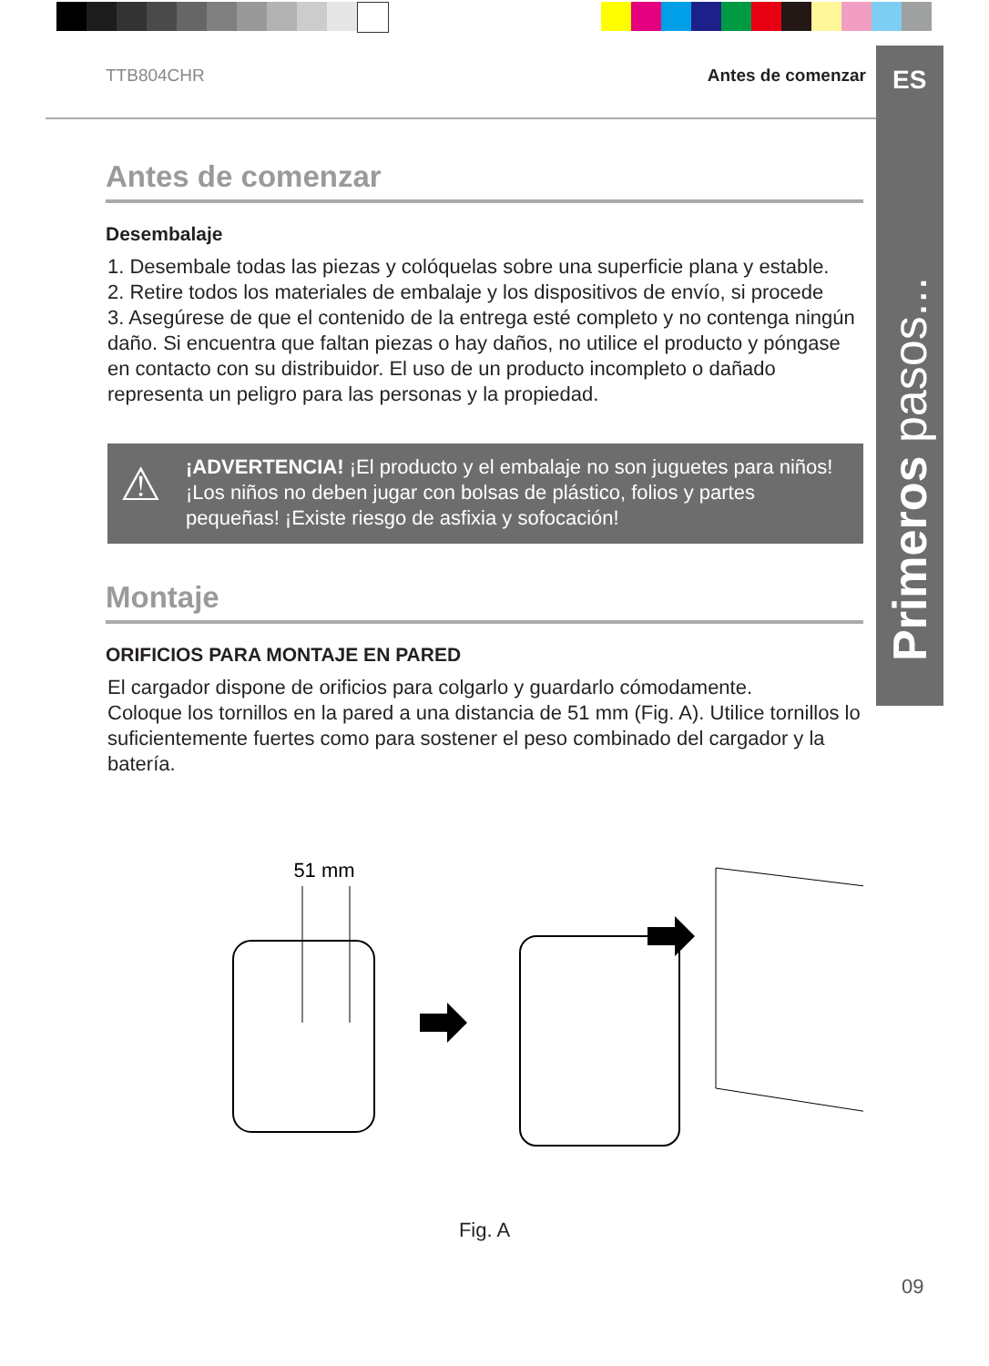ES
Primeros pasos...
TTB804CHR Antes de comenzar
Antes de comenzar
Desembalaje
1. Desembale todas las piezas y colóquelas sobre una superficie plana y estable.
2. Retire todos los materiales de embalaje y los dispositivos de envío, si procede
3. Asegúrese de que el contenido de la entrega esté completo y no contenga ningún daño. Si encuentra que faltan piezas o hay daños, no utilice el producto y póngase en contacto con su distribuidor. El uso de un producto incompleto o dañado representa un peligro para las personas y la propiedad.
⚠ ¡ADVERTENCIA! ¡El producto y el embalaje no son juguetes para niños! ¡Los niños no deben jugar con bolsas de plástico, folios y partes pequeñas! ¡Existe riesgo de asfixia y sofocación!
Montaje
ORIFICIOS PARA MONTAJE EN PARED
El cargador dispone de orificios para colgarlo y guardarlo cómodamente.
Coloque los tornillos en la pared a una distancia de 51 mm (Fig. A). Utilice tornillos lo suficientemente fuertes como para sostener el peso combinado del cargador y la batería.
51 mm
Fig. A
09